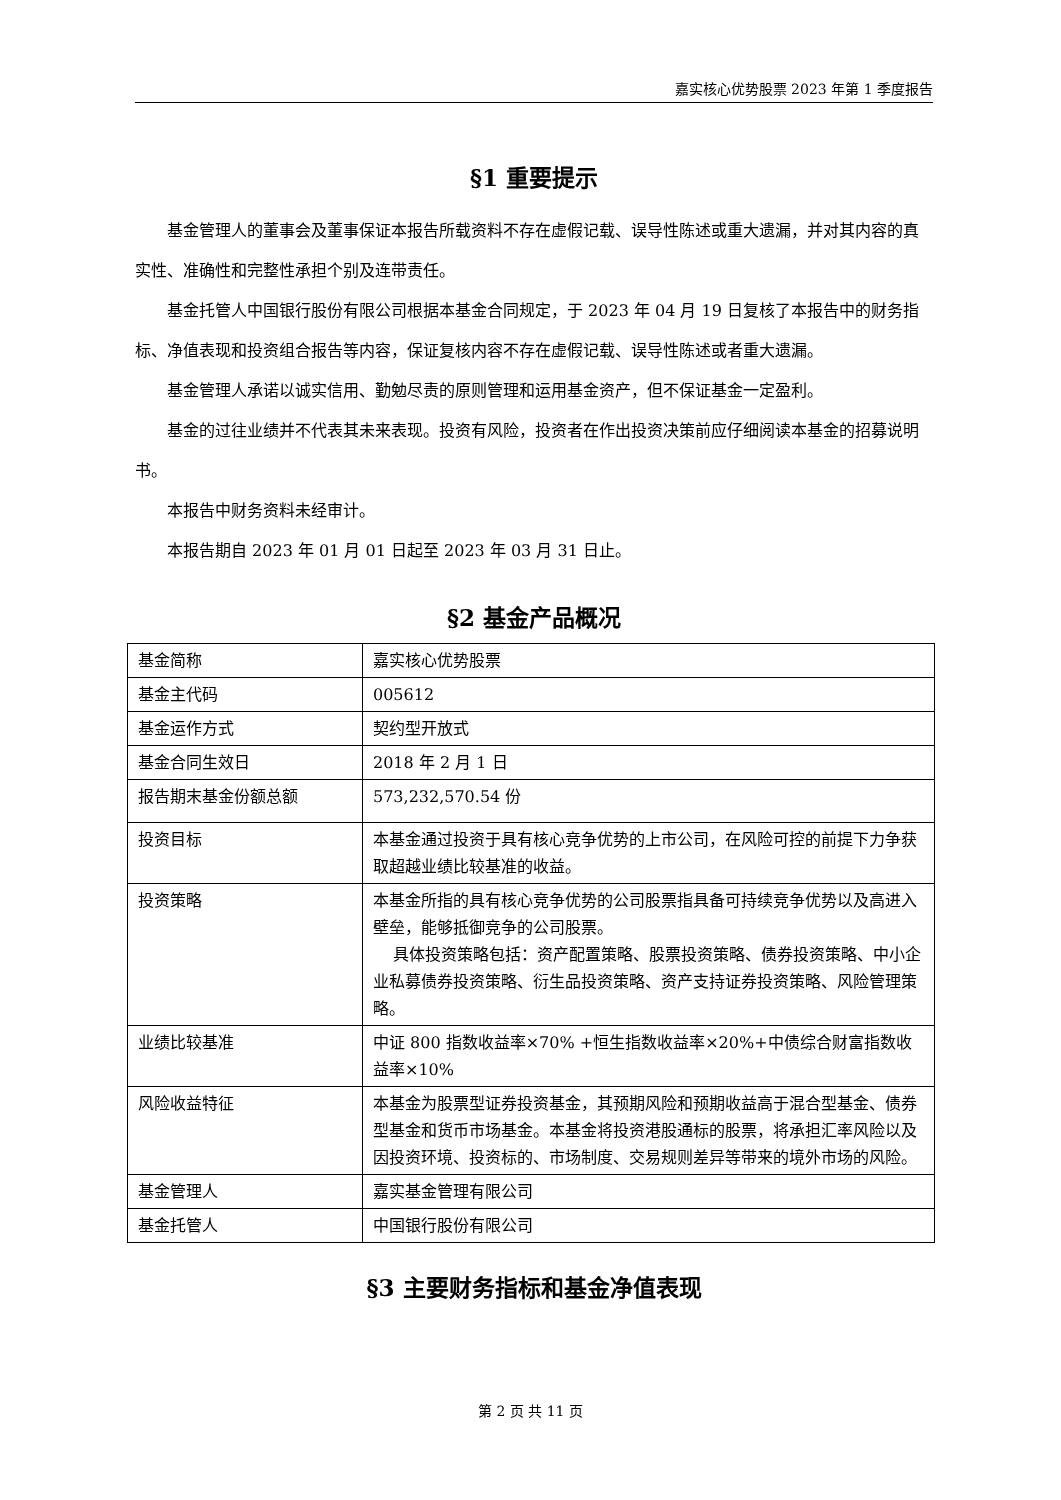嘉实核心优势股票 2023 年第 1 季度报告
§1 重要提示
基金管理人的董事会及董事保证本报告所载资料不存在虚假记载、误导性陈述或重大遗漏，并对其内容的真实性、准确性和完整性承担个别及连带责任。
基金托管人中国银行股份有限公司根据本基金合同规定，于 2023 年 04 月 19 日复核了本报告中的财务指标、净值表现和投资组合报告等内容，保证复核内容不存在虚假记载、误导性陈述或者重大遗漏。
基金管理人承诺以诚实信用、勤勉尽责的原则管理和运用基金资产，但不保证基金一定盈利。
基金的过往业绩并不代表其未来表现。投资有风险，投资者在作出投资决策前应仔细阅读本基金的招募说明书。
本报告中财务资料未经审计。
本报告期自 2023 年 01 月 01 日起至 2023 年 03 月 31 日止。
§2 基金产品概况
| 基金简称 | 嘉实核心优势股票 |
| 基金主代码 | 005612 |
| 基金运作方式 | 契约型开放式 |
| 基金合同生效日 | 2018 年 2 月 1 日 |
| 报告期末基金份额总额 | 573,232,570.54 份 |
| 投资目标 | 本基金通过投资于具有核心竞争优势的上市公司，在风险可控的前提下力争获取超越业绩比较基准的收益。 |
| 投资策略 | 本基金所指的具有核心竞争优势的公司股票指具备可持续竞争优势以及高进入壁垒，能够抵御竞争的公司股票。 具体投资策略包括：资产配置策略、股票投资策略、债券投资策略、中小企业私募债券投资策略、衍生品投资策略、资产支持证券投资策略、风险管理策略。 |
| 业绩比较基准 | 中证 800 指数收益率×70% +恒生指数收益率×20%+中债综合财富指数收益率×10% |
| 风险收益特征 | 本基金为股票型证券投资基金，其预期风险和预期收益高于混合型基金、债券型基金和货币市场基金。本基金将投资港股通标的股票，将承担汇率风险以及因投资环境、投资标的、市场制度、交易规则差异等带来的境外市场的风险。 |
| 基金管理人 | 嘉实基金管理有限公司 |
| 基金托管人 | 中国银行股份有限公司 |
§3 主要财务指标和基金净值表现
第 2 页 共 11 页